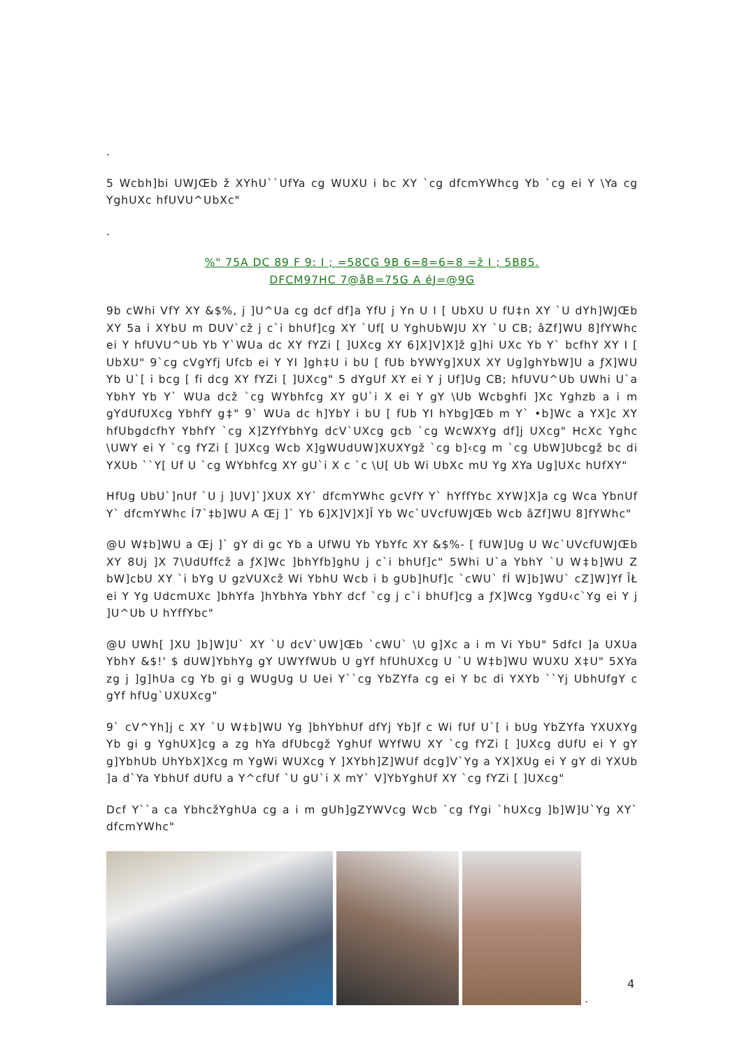.
5 Wcbh]bi UWJŒb ž XYhU``UfYa cg WUXU i bc XY `cg dfcmYWhcg Yb `cg ei Y \Ya cg YghUXc hfUVU^UbXc"
.
%" 75A DC 89 F 9: I ; =58CG 9B 6=8=6=8 =ž I ; 5B85.
DFCM97HC 7@åB=75G A éJ=@9G
9b cWhi VfY XY &$%, j ]U^Ua cg dcf df]a YfU j Yn U I [ UbXU U fU‡n XY `U dYh]WJŒb XY 5a i XYbU m DUV`cž j c`i bhUf]cg XY `Uf[ U YghUbWJU XY `U CB; âZf]WU 8]fYWhc ei Y hfUVU^Ub Yb Y`WUa dc XY fYZi [ ]UXcg XY 6]X]V]X]ž g]hi UXc Yb Y` bcfhY XY I [ UbXU" 9`cg cVgYfj Ufcb ei Y YI ]gh‡U i bU [ fUb bYWYg]XUX XY Ug]ghYbW]U a ƒX]WU Yb U`[ i bcg [ fi dcg XY fYZi [ ]UXcg" 5 dYgUf XY ei Y j Uf]Ug CB; hfUVU^Ub UWhi U`a YbhY Yb Y` WUa dcž `cg WYbhfcg XY gU`i X ei Y gY \Ub Wcbghfi ]Xc Yghzb a i m gYdUfUXcg YbhfY g‡" 9` WUa dc h]YbY i bU [ fUb YI hYbg]Œb m Y` •b]Wc a YX]c XY hfUbgdcfhY YbhfY `cg X]ZYfYbhYg dcV`UXcg gcb `cg WcWXYg df]j UXcg" HcXc Yghc \UWY ei Y `cg fYZi [ ]UXcg Wcb X]gWUdUW]XUXYgž `cg b]‹cg m `cg UbW]Ubcgž bc di YXUb ``Y[ Uf U `cg WYbhfcg XY gU`i X c `c \U[ Ub Wi UbXc mU Yg XYa Ug]UXc hUfXY"
HfUg UbU`]nUf `U j ]UV]`]XUX XY` dfcmYWhc gcVfY Y` hYffYbc XYW]X]a cg Wca YbnUf Y` dfcmYWhc Í7`‡b]WU A Œj ]` Yb 6]X]V]X]Î Yb Wc`UVcfUWJŒb Wcb âZf]WU 8]fYWhc"
@U W‡b]WU a Œj ]` gY di gc Yb a UfWU Yb YbYfc XY &$%- [ fUW]Ug U Wc`UVcfUWJŒb XY 8Uj ]X 7\UdUffcž a ƒX]Wc ]bhYfb]ghU j c`i bhUf]c" 5Whi U`a YbhY `U W‡b]WU Z bW]cbU XY `i bYg U gzVUXcž Wi YbhU Wcb i b gUb]hUf]c `cWU` fÍ W]b]WU` cZ]W]Yf ÎŁ ei Y Yg UdcmUXc ]bhYfa ]hYbhYa YbhY dcf `cg j c`i bhUf]cg a ƒX]Wcg YgdU‹c`Yg ei Y j ]U^Ub U hYffYbc"
@U UWh[ ]XU ]b]W]U` XY `U dcV`UW]Œb `cWU` \U g]Xc a i m Vi YbU" 5dfcI ]a UXUa YbhY &$!' $ dUW]YbhYg gY UWYfWUb U gYf hfUhUXcg U `U W‡b]WU WUXU X‡U" 5XYa zg j ]g]hUa cg Yb gi g WUgUg U Uei Y``cg YbZYfa cg ei Y bc di YXYb ``Yj UbhUfgY c gYf hfUg`UXUXcg"
9` cV^Yh]j c XY `U W‡b]WU Yg ]bhYbhUf dfYj Yb]f c Wi fUf U`[ i bUg YbZYfa YXUXYg Yb gi g YghUX]cg a zg hYa dfUbcgž YghUf WYfWU XY `cg fYZi [ ]UXcg dUfU ei Y gY g]YbhUb UhYbX]Xcg m YgWi WUXcg Y ]XYbh]Z]WUf dcg]V`Yg a YX]XUg ei Y gY di YXUb ]a d`Ya YbhUf dUfU a Y^cfUf `U gU`i X mY` V]YbYghUf XY `cg fYZi [ ]UXcg"
Dcf Y``a ca YbhcžYghUa cg a i m gUh]gZYWVcg Wcb `cg fYgi `hUXcg ]b]W]U`Yg XY` dfcmYWhc"
.
4